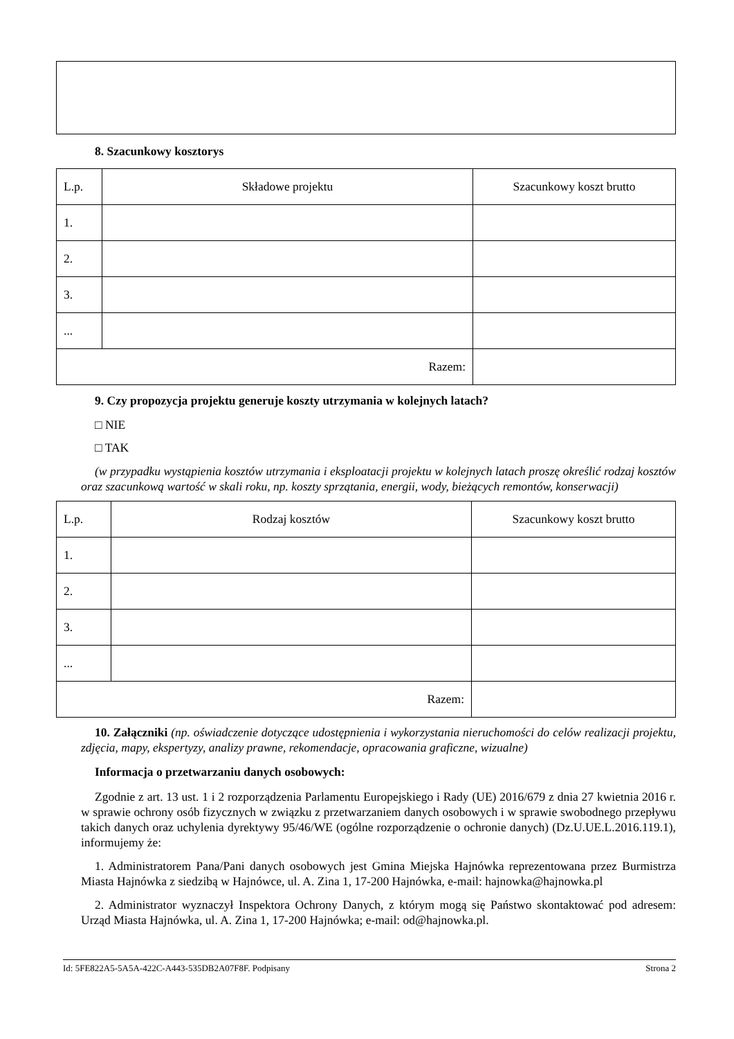8. Szacunkowy kosztorys
| L.p. | Składowe projektu | Szacunkowy koszt brutto |
| 1. | | |
| 2. | | |
| 3. | | |
| ... | | |
| Razem: | | |
9. Czy propozycja projektu generuje koszty utrzymania w kolejnych latach?
□ NIE
□ TAK
(w przypadku wystąpienia kosztów utrzymania i eksploatacji projektu w kolejnych latach proszę określić rodzaj kosztów oraz szacunkową wartość w skali roku, np. koszty sprzątania, energii, wody, bieżących remontów, konserwacji)
| L.p. | Rodzaj kosztów | Szacunkowy koszt brutto |
| 1. | | |
| 2. | | |
| 3. | | |
| ... | | |
| Razem: | | |
10. Załączniki (np. oświadczenie dotyczące udostępnienia i wykorzystania nieruchomości do celów realizacji projektu, zdjęcia, mapy, ekspertyzy, analizy prawne, rekomendacje, opracowania graficzne, wizualne)
Informacja o przetwarzaniu danych osobowych:
Zgodnie z art. 13 ust. 1 i 2 rozporządzenia Parlamentu Europejskiego i Rady (UE) 2016/679 z dnia 27 kwietnia 2016 r. w sprawie ochrony osób fizycznych w związku z przetwarzaniem danych osobowych i w sprawie swobodnego przepływu takich danych oraz uchylenia dyrektywy 95/46/WE (ogólne rozporządzenie o ochronie danych) (Dz.U.UE.L.2016.119.1), informujemy że:
1. Administratorem Pana/Pani danych osobowych jest Gmina Miejska Hajnówka reprezentowana przez Burmistrza Miasta Hajnówka z siedzibą w Hajnówce, ul. A. Zina 1, 17-200 Hajnówka, e-mail: hajnowka@hajnowka.pl
2. Administrator wyznaczył Inspektora Ochrony Danych, z którym mogą się Państwo skontaktować pod adresem: Urząd Miasta Hajnówka, ul. A. Zina 1, 17-200 Hajnówka; e-mail: od@hajnowka.pl.
Id: 5FE822A5-5A5A-422C-A443-535DB2A07F8F. Podpisany Strona 2